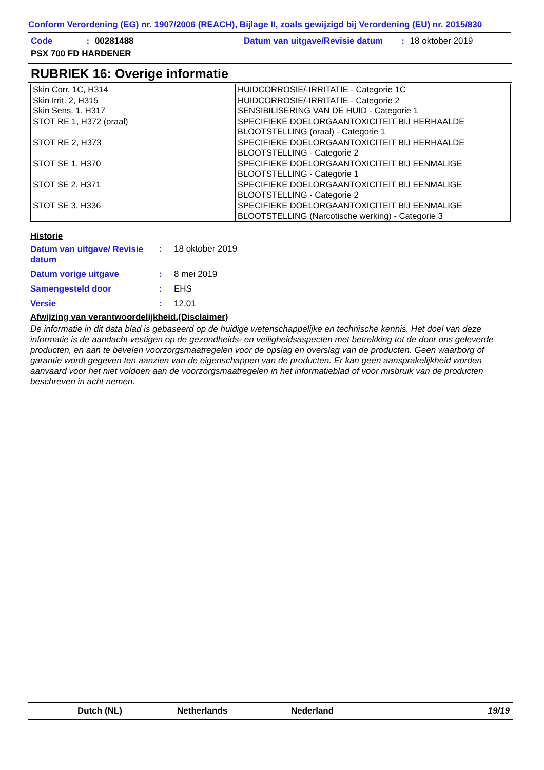Conform Verordening (EG) nr. 1907/2006 (REACH), Bijlage II, zoals gewijzigd bij Verordening (EU) nr. 2015/830
Code: 00281488
Datum van uitgave/Revisie datum: 18 oktober 2019
PSX 700 FD HARDENER
RUBRIEK 16: Overige informatie
| Skin Corr. 1C, H314 Skin Irrit. 2, H315 Skin Sens. 1, H317 STOT RE 1, H372 (oraal) STOT RE 2, H373 STOT SE 1, H370 STOT SE 2, H371 STOT SE 3, H336 | HUIDCORROSIE/-IRRITATIE - Categorie 1C HUIDCORROSIE/-IRRITATIE - Categorie 2 SENSIBILISERING VAN DE HUID - Categorie 1 SPECIFIEKE DOELORGAANTOXICITEIT BIJ HERHAALDE BLOOTSTELLING (oraal) - Categorie 1 SPECIFIEKE DOELORGAANTOXICITEIT BIJ HERHAALDE BLOOTSTELLING - Categorie 2 SPECIFIEKE DOELORGAANTOXICITEIT BIJ EENMALIGE BLOOTSTELLING - Categorie 1 SPECIFIEKE DOELORGAANTOXICITEIT BIJ EENMALIGE BLOOTSTELLING - Categorie 2 SPECIFIEKE DOELORGAANTOXICITEIT BIJ EENMALIGE BLOOTSTELLING (Narcotische werking) - Categorie 3 |
Historie
| Datum van uitgave/ Revisie datum | : | 18 oktober 2019 |
| Datum vorige uitgave | : | 8 mei 2019 |
| Samengesteld door | : | EHS |
| Versie | : | 12.01 |
Afwijzing van verantwoordelijkheid.(Disclaimer)
De informatie in dit data blad is gebaseerd op de huidige wetenschappelijke en technische kennis. Het doel van deze informatie is de aandacht vestigen op de gezondheids- en veiligheidsaspecten met betrekking tot de door ons geleverde producten, en aan te bevelen voorzorgsmaatregelen voor de opslag en overslag van de producten. Geen waarborg of garantie wordt gegeven ten aanzien van de eigenschappen van de producten. Er kan geen aansprakelijkheid worden aanvaard voor het niet voldoen aan de voorzorgsmaatregelen in het informatieblad of voor misbruik van de producten beschreven in acht nemen.
Dutch (NL) Netherlands Nederland 19/19